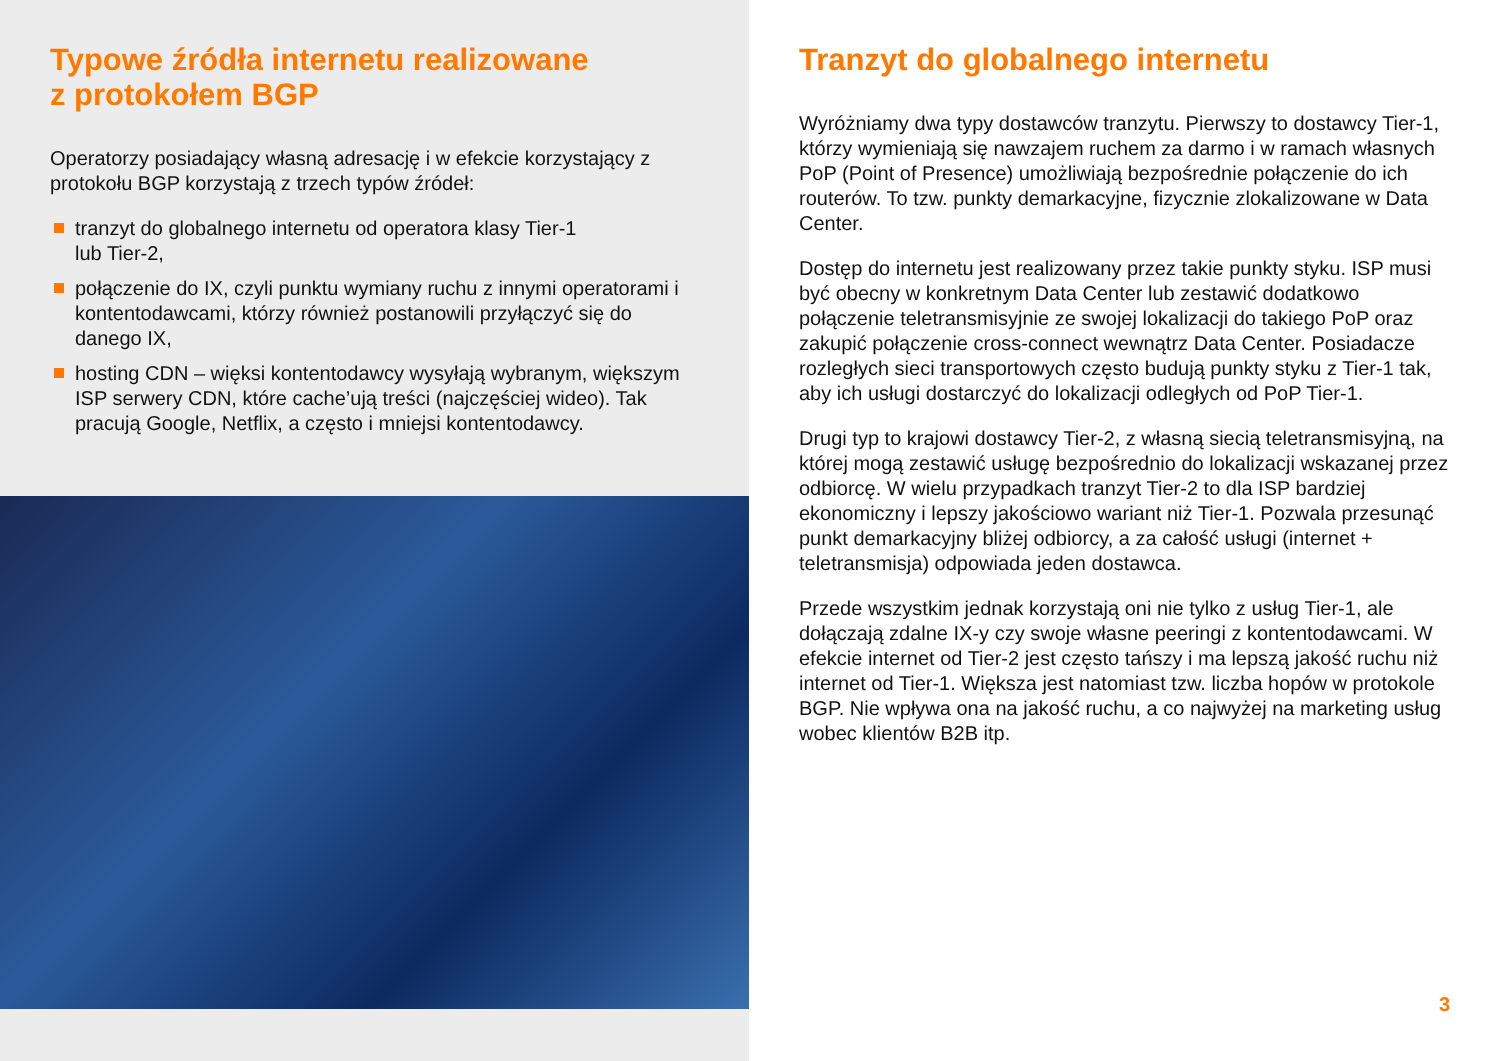Typowe źródła internetu realizowane
z protokołem BGP
Operatorzy posiadający własną adresację i w efekcie korzystający z protokołu BGP korzystają z trzech typów źródeł:
tranzyt do globalnego internetu od operatora klasy Tier-1
lub Tier-2,
połączenie do IX, czyli punktu wymiany ruchu z innymi operatorami i kontentodawcami, którzy również postanowili przyłączyć się do danego IX,
hosting CDN – więksi kontentodawcy wysyłają wybranym, większym ISP serwery CDN, które cache’ują treści (najczęściej wideo). Tak pracują Google, Netflix, a często i mniejsi kontentodawcy.
Tranzyt do globalnego internetu
Wyróżniamy dwa typy dostawców tranzytu. Pierwszy to dostawcy Tier-1, którzy wymieniają się nawzajem ruchem za darmo i w ramach własnych PoP (Point of Presence) umożliwiają bezpośrednie połączenie do ich routerów. To tzw. punkty demarkacyjne, fizycznie zlokalizowane w Data Center.
Dostęp do internetu jest realizowany przez takie punkty styku. ISP musi być obecny w konkretnym Data Center lub zestawić dodatkowo połączenie teletransmisyjnie ze swojej lokalizacji do takiego PoP oraz zakupić połączenie cross-connect wewnątrz Data Center. Posiadacze rozległych sieci transportowych często budują punkty styku z Tier-1 tak, aby ich usługi dostarczyć do lokalizacji odległych od PoP Tier-1.
Drugi typ to krajowi dostawcy Tier-2, z własną siecią teletransmisyjną, na której mogą zestawić usługę bezpośrednio do lokalizacji wskazanej przez odbiorcę. W wielu przypadkach tranzyt Tier-2 to dla ISP bardziej ekonomiczny i lepszy jakościowo wariant niż Tier-1. Pozwala przesunąć punkt demarkacyjny bliżej odbiorcy, a za całość usługi (internet + teletransmisja) odpowiada jeden dostawca.
Przede wszystkim jednak korzystają oni nie tylko z usług Tier-1, ale dołączają zdalne IX-y czy swoje własne peeringi z kontentodawcami. W efekcie internet od Tier-2 jest często tańszy i ma lepszą jakość ruchu niż internet od Tier-1. Większa jest natomiast tzw. liczba hopów w protokole BGP. Nie wpływa ona na jakość ruchu, a co najwyżej na marketing usług wobec klientów B2B itp.
3